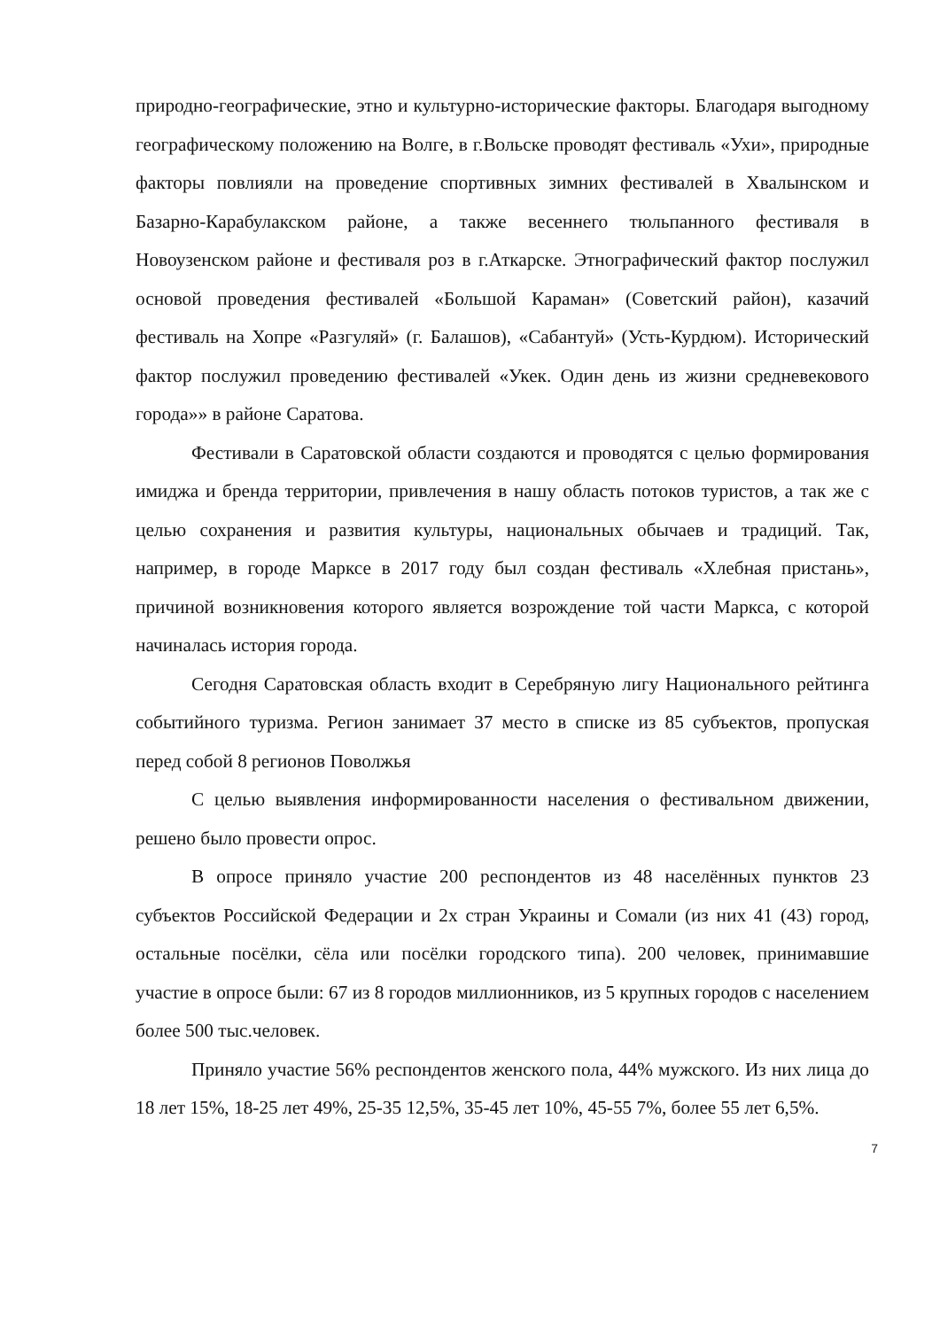природно-географические, этно и культурно-исторические факторы. Благодаря выгодному географическому положению на Волге, в г.Вольске проводят фестиваль «Ухи», природные факторы повлияли на проведение спортивных зимних фестивалей в Хвалынском и Базарно-Карабулакском районе, а также весеннего тюльпанного фестиваля в Новоузенском районе и фестиваля роз в г.Аткарске. Этнографический фактор послужил основой проведения фестивалей «Большой Караман» (Советский район), казачий фестиваль на Хопре «Разгуляй» (г. Балашов), «Сабантуй» (Усть-Курдюм). Исторический фактор послужил проведению фестивалей «Укек. Один день из жизни средневекового города»» в районе Саратова.
Фестивали в Саратовской области создаются и проводятся с целью формирования имиджа и бренда территории, привлечения в нашу область потоков туристов, а так же с целью сохранения и развития культуры, национальных обычаев и традиций. Так, например, в городе Марксе в 2017 году был создан фестиваль «Хлебная пристань», причиной возникновения которого является возрождение той части Маркса, с которой начиналась история города.
Сегодня Саратовская область входит в Серебряную лигу Национального рейтинга событийного туризма. Регион занимает 37 место в списке из 85 субъектов, пропуская перед собой 8 регионов Поволжья
С целью выявления информированности населения о фестивальном движении, решено было провести опрос.
В опросе приняло участие 200 респондентов из 48 населённых пунктов 23 субъектов Российской Федерации и 2х стран Украины и Сомали (из них 41 (43) город, остальные посёлки, сёла или посёлки городского типа). 200 человек, принимавшие участие в опросе были: 67 из 8 городов миллионников, из 5 крупных городов с населением более 500 тыс.человек.
Приняло участие 56% респондентов женского пола, 44% мужского. Из них лица до 18 лет 15%, 18-25 лет 49%, 25-35 12,5%, 35-45 лет 10%, 45-55 7%, более 55 лет 6,5%.
7